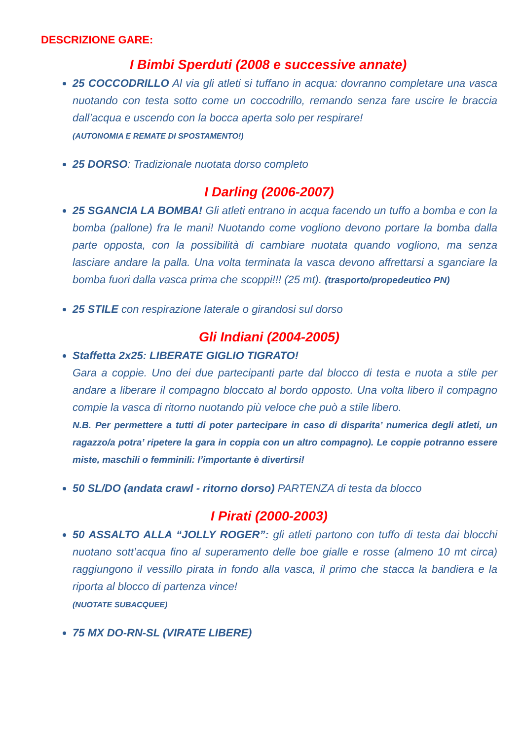DESCRIZIONE GARE:
I Bimbi Sperduti (2008 e successive annate)
25 COCCODRILLO Al via gli atleti si tuffano in acqua: dovranno completare una vasca nuotando con testa sotto come un coccodrillo, remando senza fare uscire le braccia dall’acqua e uscendo con la bocca aperta solo per respirare!
(AUTONOMIA E REMATE DI SPOSTAMENTO!)
25 DORSO: Tradizionale nuotata dorso completo
I Darling (2006-2007)
25 SGANCIA LA BOMBA! Gli atleti entrano in acqua facendo un tuffo a bomba e con la bomba (pallone) fra le mani! Nuotando come vogliono devono portare la bomba dalla parte opposta, con la possibilità di cambiare nuotata quando vogliono, ma senza lasciare andare la palla. Una volta terminata la vasca devono affrettarsi a sganciare la bomba fuori dalla vasca prima che scoppi!!! (25 mt). (trasporto/propedeutico PN)
25 STILE con respirazione laterale o girandosi sul dorso
Gli Indiani (2004-2005)
Staffetta 2x25: LIBERATE GIGLIO TIGRATO!
Gara a coppie. Uno dei due partecipanti parte dal blocco di testa e nuota a stile per andare a liberare il compagno bloccato al bordo opposto. Una volta libero il compagno compie la vasca di ritorno nuotando più veloce che può a stile libero.
N.B. Per permettere a tutti di poter partecipare in caso di disparita’ numerica degli atleti, un ragazzo/a potra’ ripetere la gara in coppia con un altro compagno). Le coppie potranno essere miste, maschili o femminili: l’importante è divertirsi!
50 SL/DO (andata crawl - ritorno dorso) PARTENZA di testa da blocco
I Pirati (2000-2003)
50 ASSALTO ALLA “JOLLY ROGER”: gli atleti partono con tuffo di testa dai blocchi nuotano sott’acqua fino al superamento delle boe gialle e rosse (almeno 10 mt circa) raggiungono il vessillo pirata in fondo alla vasca, il primo che stacca la bandiera e la riporta al blocco di partenza vince!
(NUOTATE SUBACQUEE)
75 MX DO-RN-SL (VIRATE LIBERE)